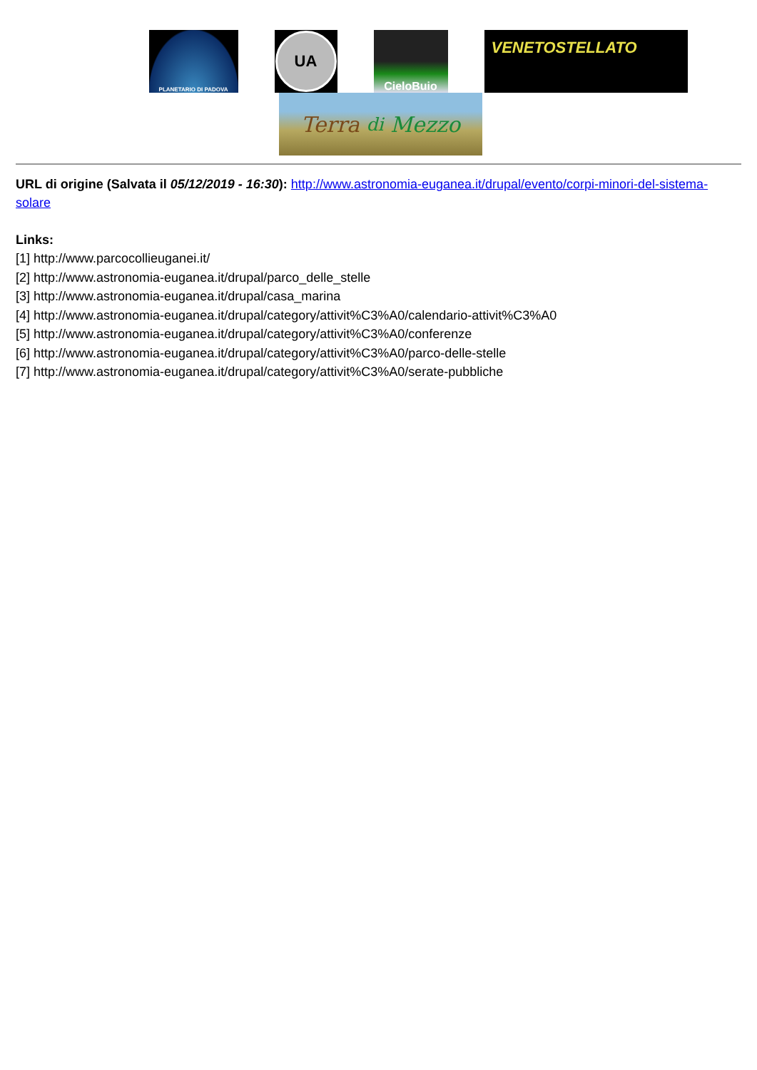PLANETARIO DI PADOVA
UA
CieloBuio
VENETOSTELLATO
Terra di Mezzo
URL di origine (Salvata il 05/12/2019 - 16:30): http://www.astronomia-euganea.it/drupal/evento/corpi-minori-del-sistema-solare
Links:
[1] http://www.parcocollieuganei.it/
[2] http://www.astronomia-euganea.it/drupal/parco_delle_stelle
[3] http://www.astronomia-euganea.it/drupal/casa_marina
[4] http://www.astronomia-euganea.it/drupal/category/attivit%C3%A0/calendario-attivit%C3%A0
[5] http://www.astronomia-euganea.it/drupal/category/attivit%C3%A0/conferenze
[6] http://www.astronomia-euganea.it/drupal/category/attivit%C3%A0/parco-delle-stelle
[7] http://www.astronomia-euganea.it/drupal/category/attivit%C3%A0/serate-pubbliche